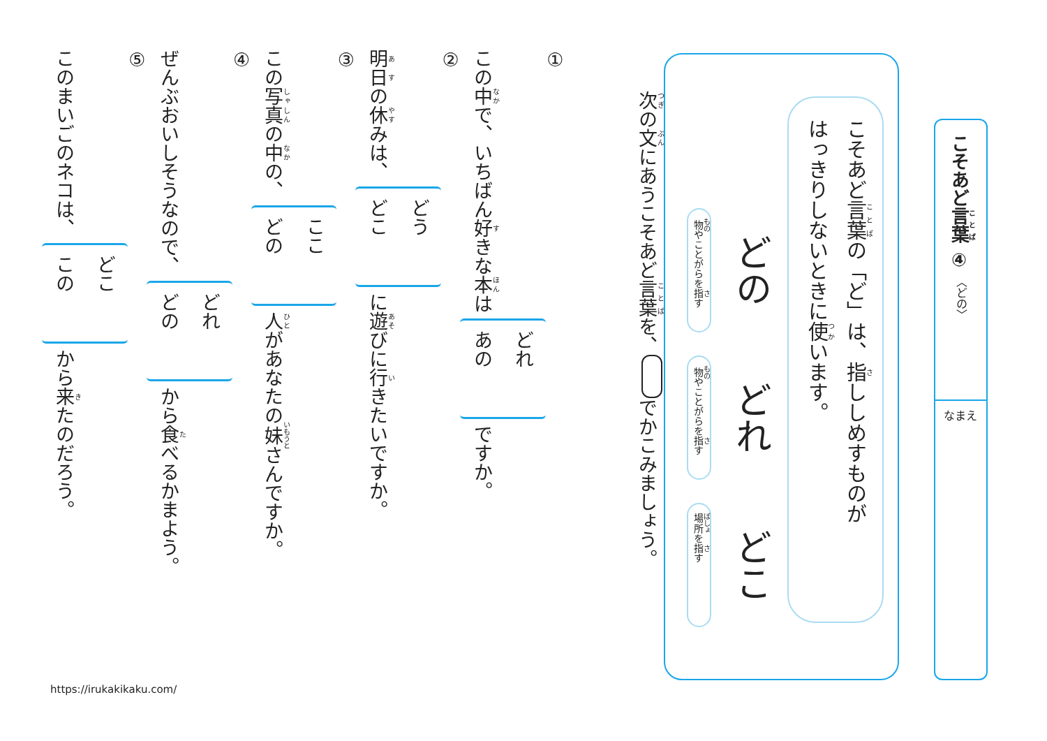こそあど言葉 ④
〈どの〉
なまえ
こそあど言葉の「ど」は、指ししめすものが
はっきりしないときに使います。
どの 物やことがらを指す
どれ 物やことがらを指す
どこ 場所を指す
次の文にあうこそあど言葉を、 でかこみましょう。
①
この中で、いちばん好きな本はどれ
あのですか。
②
明日の休みは、どう
どこに遊びに行きたいですか。
③
この写真の中の、ここ
どの 人があなたの妹さんですか。
④
ぜんぶおいしそうなので、どれ
どのから食べるかまよう。
⑤
このまいごのネコは、どこ
このから来たのだろう。
https://irukakikaku.com/